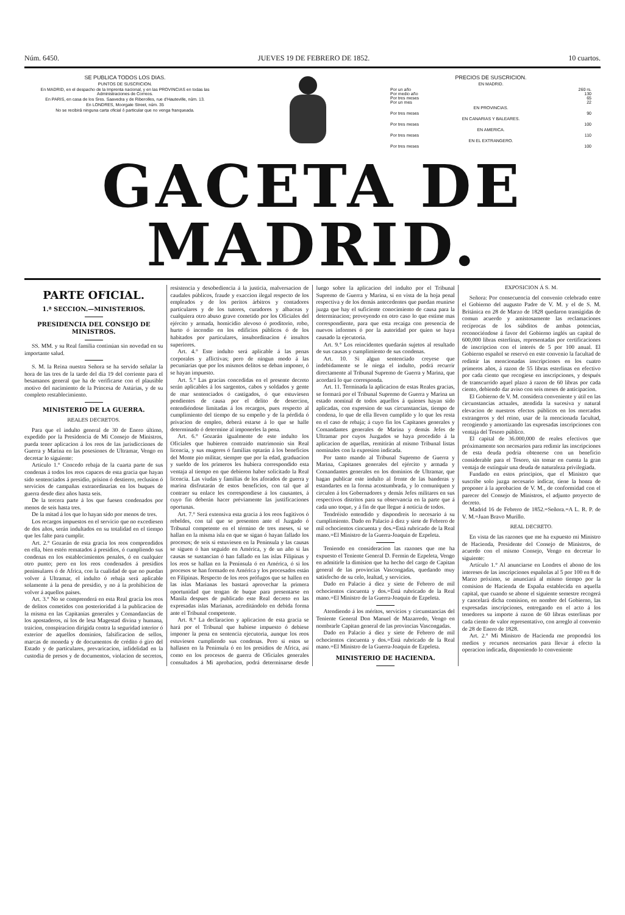Núm. 6450. JUEVES 19 DE FEBRERO DE 1852. 10 cuartos.
SE PUBLICA TODOS LOS DIAS.
PUNTOS DE SUSCRICION.
En MADRID, en el despacho de la Imprenta nacional, y en las PROVINCIAS en todas las Administraciones de Correos.
En PARIS, en casa de los Sres. Saavedra y de Riberolles, rue d'Hauteville, núm. 13.
En LONDRES, Moorgate Street, núm. 35
No se recibirá ninguna carta oficial ó particular que no venga franqueada.
PRECIOS DE SUSCRICION.
EN MADRID.
Por un año 260 rs.
Por medio año 130
Por tres meses 65
Por un mes 22
EN PROVINCIAS.
Por tres meses 90
EN CANARIAS Y BALEARES.
Por tres meses 100
EN AMERICA.
Por tres meses 110
EN EL EXTRANGERO.
Por tres meses 100
GACETA DE MADRID.
PARTE OFICIAL.
1.ª SECCION.—MINISTERIOS.
PRESIDENCIA DEL CONSEJO DE MINISTROS.
SS. MM. y su Real familia continúan sin novedad en su importante salud.
S. M. la Reina nuestra Señora se ha servido señalar la hora de las tres de la tarde del dia 19 del corriente para el besamanos general que ha de verificarse con el plausible motivo del nacimiento de la Princesa de Astúrias, y de su completo restablecimiento.
MINISTERIO DE LA GUERRA.
REALES DECRETOS.
Para que el indulto general de 30 de Enero último, expedido por la Presidencia de Mi Consejo de Ministros, pueda tener aplicacion á los reos de las jurisdicciones de Guerra y Marina en las posesiones de Ultramar, Vengo en decretar lo siguiente:
Artículo 1.° Concedo rebaja de la cuarta parte de sus condenas á todos los reos capaces de esta gracia que hayan sido sentenciados á presidio, prision ó destierro, reclusion ó servicios de campañas extraordinarias en los buques de guerra desde diez años hasta seis.
De la tercera parte á los que fuesen condenados por menos de seis hasta tres.
De la mitad á los que lo hayan sido por menos de tres.
Los recargos impuestos en el servicio que no excediesen de dos años, serán indultados en su totalidad en el tiempo que les falte para cumplir.
Art. 2.° Gozarán de esta gracia los reos comprendidos en ella, bien estén rematados á presidios, ó cumpliendo sus condenas en los establecimientos penales, ó en cualquier otro punto; pero en los reos condenados á presidios peninsulares ó de Africa, con la cualidad de que no puedan volver á Ultramar, el indulto ó rebaja será aplicable solamente á la pena de presidio, y no á la prohibicion de volver á aquellos paises.
Art. 3.° No se comprenderá en esta Real gracia los reos de delitos cometidos con posterioridad á la publicacion de la misma en las Capitanías generales y Comandancias de los apostaderos, ni los de lesa Magestad divina y humana, traicion, conspiracion dirigida contra la seguridad interior ó exterior de aquellos dominios, falsificacion de sellos, marcas de moneda y de documentos de crédito ó giro del Estado y de particulares, prevaricacion, infidelidad en la custodia de presos y de documentos, violacion de secretos, resistencia y desobediencia á la justicia, malversacion de caudales públicos, fraude y exaccion ilegal respecto de los empleados y de los peritos árbitros y contadores particulares y de los tutores, curadores y albaceas y cualquiera otro abuso grave cometido por los Oficiales del ejército y armada, homicidio alevoso ó proditorio, robo, hurto ó incendio en los edificios públicos ó de los habitados por particulares, insubordinacion é insultos superiores.
Art. 4.° Este indulto será aplicable á las penas corporales y aflictivas; pero de ningun modo á las pecuniarias que por los mismos delitos se deban imponer, ó se hayan impuesto.
Art. 5.° Las gracias concedidas en el presente decreto serán aplicables á los sargentos, cabos y soldados y gente de mar sentenciados ó castigados, ó que estuviesen pendientes de causa por el delito de desercion, entendiéndose limitadas á los recargos, pues respecto al cumplimiento del tiempo de su empeño y de la pérdida ó privacion de empleo, deberá estarse á lo que se halle determinado ó determine al imponerles la pena.
Art. 6.° Gozarán igualmente de este indulto los Oficiales que hubieren contraido matrimonio sin Real licencia, y sus mugeres ó familias optarán á los beneficios del Monte pio militar, siempre que por la edad, graduacion y sueldo de los primeros les hubiera correspondido esta ventaja al tiempo en que debieron haber solicitado la Real licencia. Las viudas y familias de los aforados de guerra y marina disfrutarán de estos beneficios, con tal que al contraer su enlace les correspondiese á los causantes, á cuyo fin deberán hacer préviamente las justificaciones oportunas.
Art. 7.° Será extensiva esta gracia á los reos fugitivos ó rebeldes, con tal que se presenten ante el Juzgado ó Tribunal competente en el término de tres meses, si se hallan en la misma isla en que se sigan ó hayan fallado los procesos; de seis si estuviesen en la Península y las causas se siguen ó han seguido en América, y de un año si las causas se sustancian ó han fallado en las islas Filipinas y los reos se hallan en la Península ó en América, ó si los procesos se han formado en América y los procesados están en Filipinas. Respecto de los reos prófugos que se hallen en las islas Marianas les bastará aprovechar la primera oportunidad que tengan de buque para presentarse en Manila despues de publicado este Real decreto en las expresadas islas Marianas, acreditándolo en debida forma ante el Tribunal competente.
Art. 8.° La declaracion y aplicacion de esta gracia se hará por el Tribunal que hubiese impuesto ó debiese imponer la pena en sentencia ejecutoria, aunque los reos estuviesen cumpliendo sus condenas. Pero si estos se hallasen en la Península ó en los presidios de Africa, así como en los procesos de guerra de Oficiales generales consultados á Mi aprobacion, podrá determinarse desde luego sobre la aplicacion del indulto por el Tribunal Supremo de Guerra y Marina, si en vista de la hoja penal respectiva y de los demás antecedentes que puedan reunirse juzga que hay el suficiente conocimiento de causa para la determinacion; proveyendo en otro caso lo que estime mas correspondiente, para que esta recaiga con presencia de nuevos informes ó por la autoridad por quien se haya causado la ejecutoria.
Art. 9.° Los reincidentes quedarán sujetos al resultado de sus causas y cumplimiento de sus condenas.
Art. 10. Si algun sentenciado creyese que indebidamente se le niega el indulto, podrá recurrir directamente al Tribunal Supremo de Guerra y Marina, que acordará lo que corresponda.
Art. 11. Terminada la aplicacion de estas Reales gracias, se formará por el Tribunal Supremo de Guerra y Marina un estado nominal de todos aquellos á quienes hayan sido aplicadas, con expresion de sus circunstancias, tiempo de condena, lo que de ella lleven cumplido y lo que les resta en el caso de rebaja; á cuyo fin los Capitanes generales y Comandantes generales de Marina y demás Jefes de Ultramar por cuyos Juzgados se haya procedido á la aplicacion de aquellas, remitirán al mismo Tribunal listas nominales con la expresion indicada.
Por tanto mando al Tribunal Supremo de Guerra y Marina, Capitanes generales del ejército y armada y Comandantes generales en los dominios de Ultramar, que hagan publicar este indulto al frente de las banderas y estandartes en la forma acostumbrada, y lo comuniquen y circulen á los Gobernadores y demás Jefes militares en sus respectivos distritos para su observancia en la parte que á cada uno toque, y á fin de que llegue á noticia de todos.
Tendréislo entendido y dispondreis lo necesario á su cumplimiento. Dado en Palacio á diez y siete de Febrero de mil ochocientos cincuenta y dos.=Está rubricado de la Real mano.=El Ministro de la Guerra-Joaquin de Ezpeleta.
Teniendo en consideracion las razones que me ha expuesto el Teniente General D. Fermin de Ezpeleta, Vengo en admitirle la dimision que ha hecho del cargo de Capitan general de las provincias Vascongadas, quedando muy satisfecho de su celo, lealtad, y servicios.
Dado en Palacio á diez y siete de Febrero de mil ochocientos cincuenta y dos.=Está rubricado de la Real mano.=El Ministro de la Guerra-Joaquin de Ezpeleta.
Atendiendo á los méritos, servicios y circunstancias del Teniente General Don Manuel de Mazarredo, Vengo en nombrarle Capitan general de las provincias Vascongadas.
Dado en Palacio á diez y siete de Febrero de mil ochocientos cincuenta y dos.=Está rubricado de la Real mano.=El Ministro de la Guerra-Joaquin de Ezpeleta.
MINISTERIO DE HACIENDA.
EXPOSICION Á S. M.
Señora: Por consecuencia del convenio celebrado entre el Gobierno del augusto Padre de V. M. y el de S. M. Británica en 28 de Marzo de 1828 quedaron transigidas de comun acuerdo y amistosamente las reclamaciones recíprocas de los súbditos de ambas potencias, reconociéndose á favor del Gobierno inglés un capital de 600,000 libras esterlinas, representadas por certificaciones de inscripcion con el interés de 5 por 100 anual. El Gobierno español se reservó en este convenio la facultad de redimir las mencionadas inscripciones en los cuatro primeros años, á razon de 55 libras esterlinas en efectivo por cada ciento que recogiese en inscripciones, y después de transcurrido aquel plazo á razon de 60 libras por cada ciento, debiendo dar aviso con seis meses de anticipacion.
El Gobierno de V. M. considera conveniente y útil en las circunstancias actuales, atendida la sucesiva y natural elevacion de nuestros efectos públicos en los mercados extrangeros y del reino, usar de la mencionada facultad, recogiendo y amortizando las expresadas inscripciones con ventaja del Tesoro público.
El capital de 36.000,000 de reales efectivos que próximamente son necesarios para redimir las inscripciones de esta deuda podria obtenerse con un beneficio considerable para el Tesoro, sin tomar en cuenta la gran ventaja de extinguir una deuda de naturaleza privilegiada.
Fundado en estos principios, que el Ministro que suscribe solo juzga necesario indicar, tiene la honra de proponer á la aprobacion de V. M., de conformidad con el parecer del Consejo de Ministros, el adjunto proyecto de decreto.
Madrid 16 de Febrero de 1852.=Señora.=A L. R. P. de V. M.=Juan Bravo Murillo.
REAL DECRETO.
En vista de las razones que me ha expuesto mi Ministro de Hacienda, Presidente del Consejo de Ministros, de acuerdo con el mismo Consejo, Vengo en decretar lo siguiente:
Artículo 1.° Al anunciarse en Londres el abono de los intereses de las inscripciones españolas al 5 por 100 en 8 de Marzo próximo, se anunciará al mismo tiempo por la comision de Hacienda de España establecida en aquella capital, que cuando se abone el siguiente semestre recogerá y cancelará dicha comision, en nombre del Gobierno, las expresadas inscripciones, entregando en el acto á los tenedores su importe á razon de 60 libras esterlinas por cada ciento de valor representativo, con arreglo al convenio de 28 de Enero de 1828.
Art. 2.° Mi Ministro de Hacienda me propondrá los medios y recursos necesarios para llevar á efecto la operacion indicada, disponiendo lo conveniente